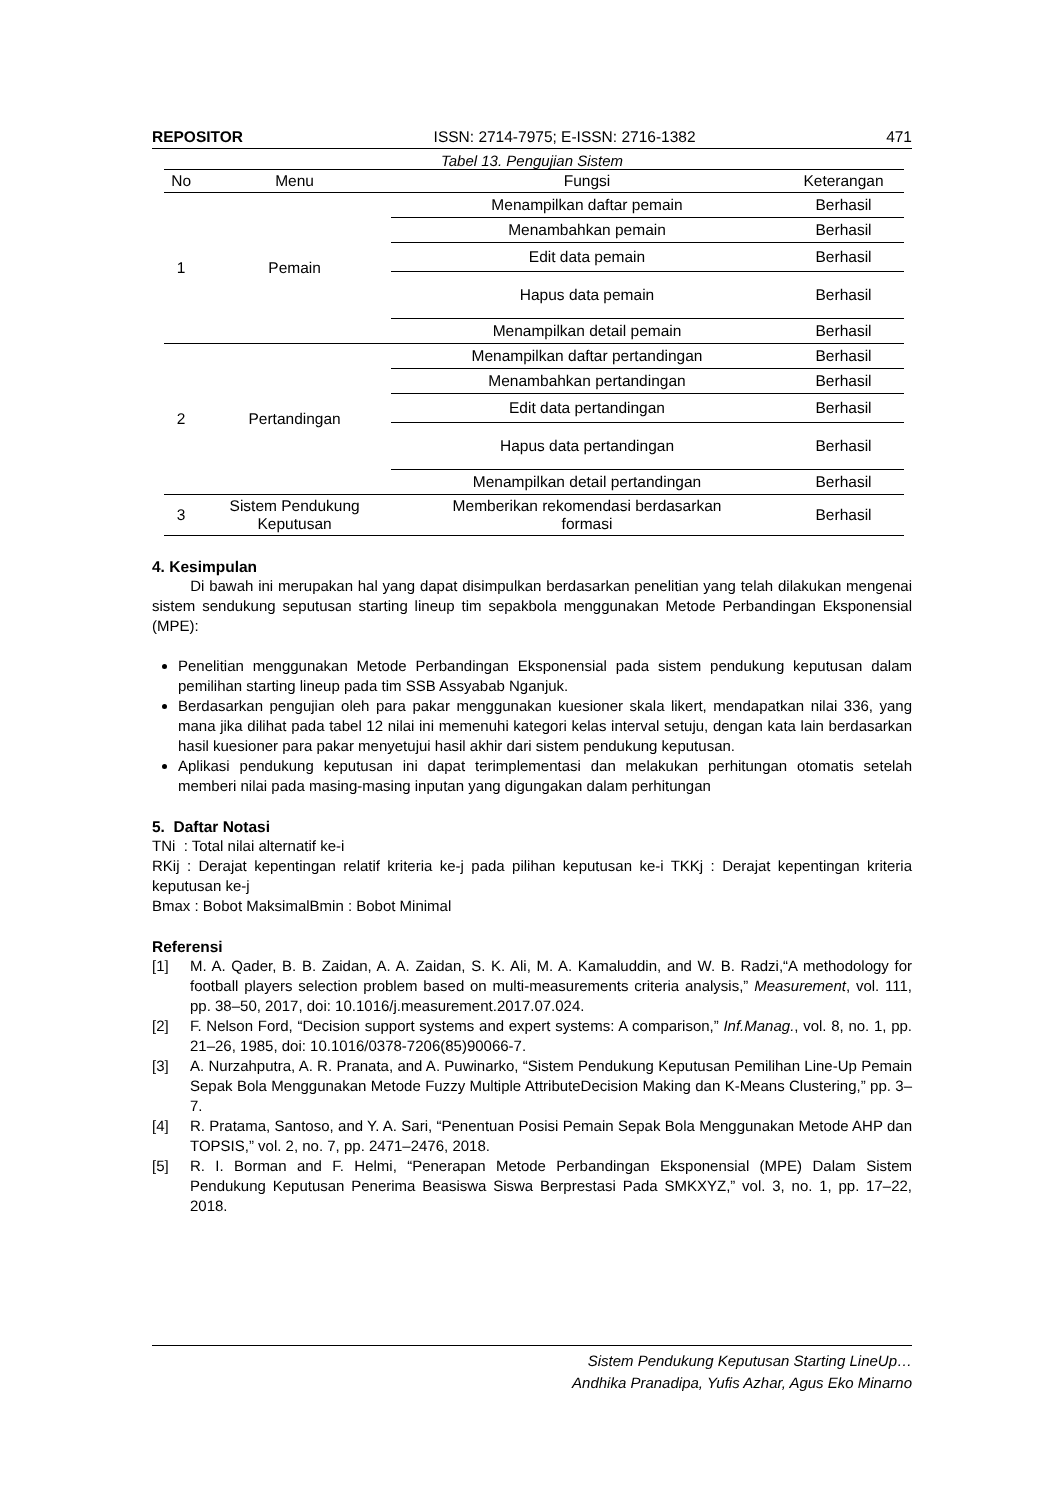REPOSITOR ISSN: 2714-7975; E-ISSN: 2716-1382 471
Tabel 13. Pengujian Sistem
| No | Menu | Fungsi | Keterangan |
| --- | --- | --- | --- |
| 1 | Pemain | Menampilkan daftar pemain | Berhasil |
| | | Menambahkan pemain | Berhasil |
| | | Edit data pemain | Berhasil |
| | | Hapus data pemain | Berhasil |
| | | Menampilkan detail pemain | Berhasil |
| 2 | Pertandingan | Menampilkan daftar pertandingan | Berhasil |
| | | Menambahkan pertandingan | Berhasil |
| | | Edit data pertandingan | Berhasil |
| | | Hapus data pertandingan | Berhasil |
| | | Menampilkan detail pertandingan | Berhasil |
| 3 | Sistem Pendukung Keputusan | Memberikan rekomendasi berdasarkan formasi | Berhasil |
4. Kesimpulan
Di bawah ini merupakan hal yang dapat disimpulkan berdasarkan penelitian yang telah dilakukan mengenai sistem sendukung seputusan starting lineup tim sepakbola menggunakan Metode Perbandingan Eksponensial (MPE):
Penelitian menggunakan Metode Perbandingan Eksponensial pada sistem pendukung keputusan dalam pemilihan starting lineup pada tim SSB Assyabab Nganjuk.
Berdasarkan pengujian oleh para pakar menggunakan kuesioner skala likert, mendapatkan nilai 336, yang mana jika dilihat pada tabel 12 nilai ini memenuhi kategori kelas interval setuju, dengan kata lain berdasarkan hasil kuesioner para pakar menyetujui hasil akhir dari sistem pendukung keputusan.
Aplikasi pendukung keputusan ini dapat terimplementasi dan melakukan perhitungan otomatis setelah memberi nilai pada masing-masing inputan yang digungakan dalam perhitungan
5. Daftar Notasi
TNi : Total nilai alternatif ke-i
RKij : Derajat kepentingan relatif kriteria ke-j pada pilihan keputusan ke-i TKKj : Derajat kepentingan kriteria keputusan ke-j
Bmax : Bobot MaksimalBmin : Bobot Minimal
Referensi
[1] M. A. Qader, B. B. Zaidan, A. A. Zaidan, S. K. Ali, M. A. Kamaluddin, and W. B. Radzi,“A methodology for football players selection problem based on multi-measurements criteria analysis,” Measurement, vol. 111, pp. 38–50, 2017, doi: 10.1016/j.measurement.2017.07.024.
[2] F. Nelson Ford, “Decision support systems and expert systems: A comparison,” Inf.Manag., vol. 8, no. 1, pp. 21–26, 1985, doi: 10.1016/0378-7206(85)90066-7.
[3] A. Nurzahputra, A. R. Pranata, and A. Puwinarko, “Sistem Pendukung Keputusan Pemilihan Line-Up Pemain Sepak Bola Menggunakan Metode Fuzzy Multiple AttributeDecision Making dan K-Means Clustering,” pp. 3–7.
[4] R. Pratama, Santoso, and Y. A. Sari, “Penentuan Posisi Pemain Sepak Bola Menggunakan Metode AHP dan TOPSIS,” vol. 2, no. 7, pp. 2471–2476, 2018.
[5] R. I. Borman and F. Helmi, “Penerapan Metode Perbandingan Eksponensial (MPE) Dalam Sistem Pendukung Keputusan Penerima Beasiswa Siswa Berprestasi Pada SMKXYZ,” vol. 3, no. 1, pp. 17–22, 2018.
Sistem Pendukung Keputusan Starting LineUp…
Andhika Pranadipa, Yufis Azhar, Agus Eko Minarno